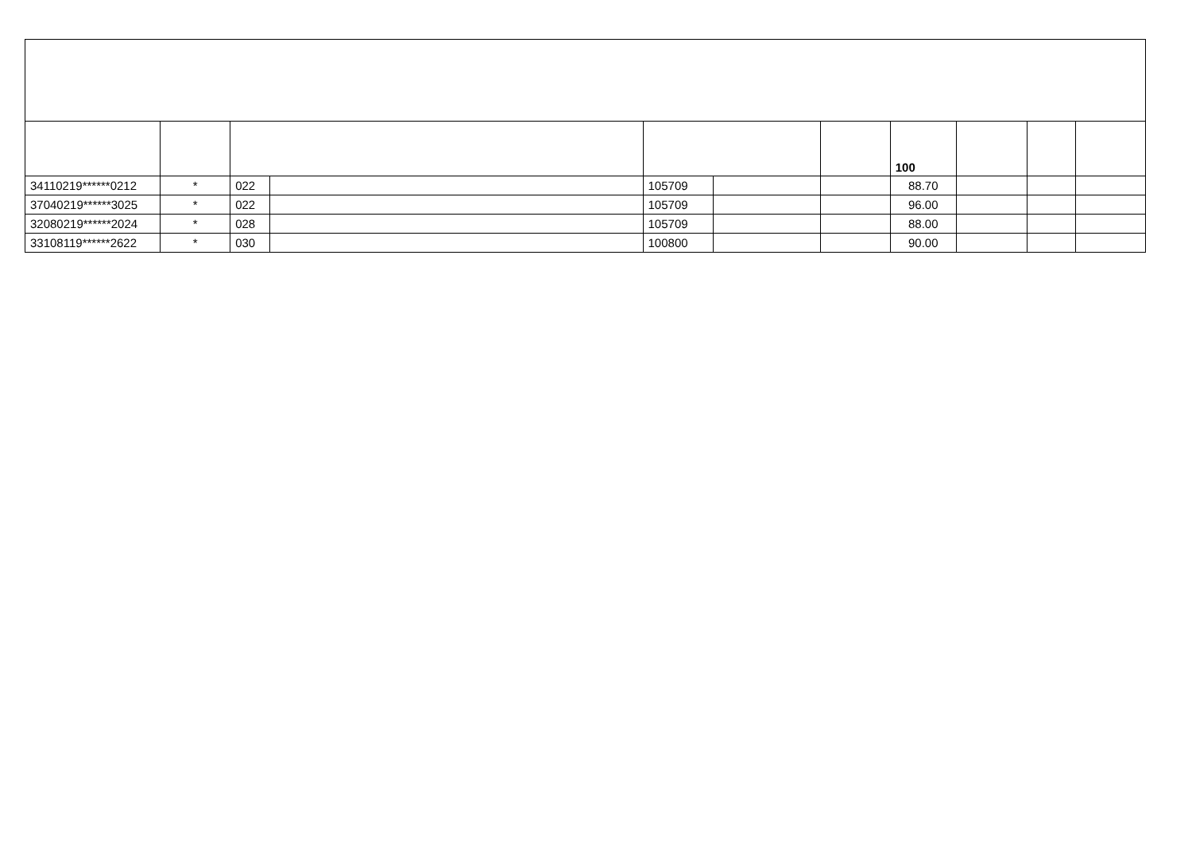| | | | | | | | 100 | | | |
| --- | --- | --- | --- | --- | --- | --- | --- | --- | --- | --- |
| 34110219******0212 | * | 022 | | 105709 | | | 88.70 | | | |
| 37040219******3025 | * | 022 | | 105709 | | | 96.00 | | | |
| 32080219******2024 | * | 028 | | 105709 | | | 88.00 | | | |
| 33108119******2622 | * | 030 | | 100800 | | | 90.00 | | | |